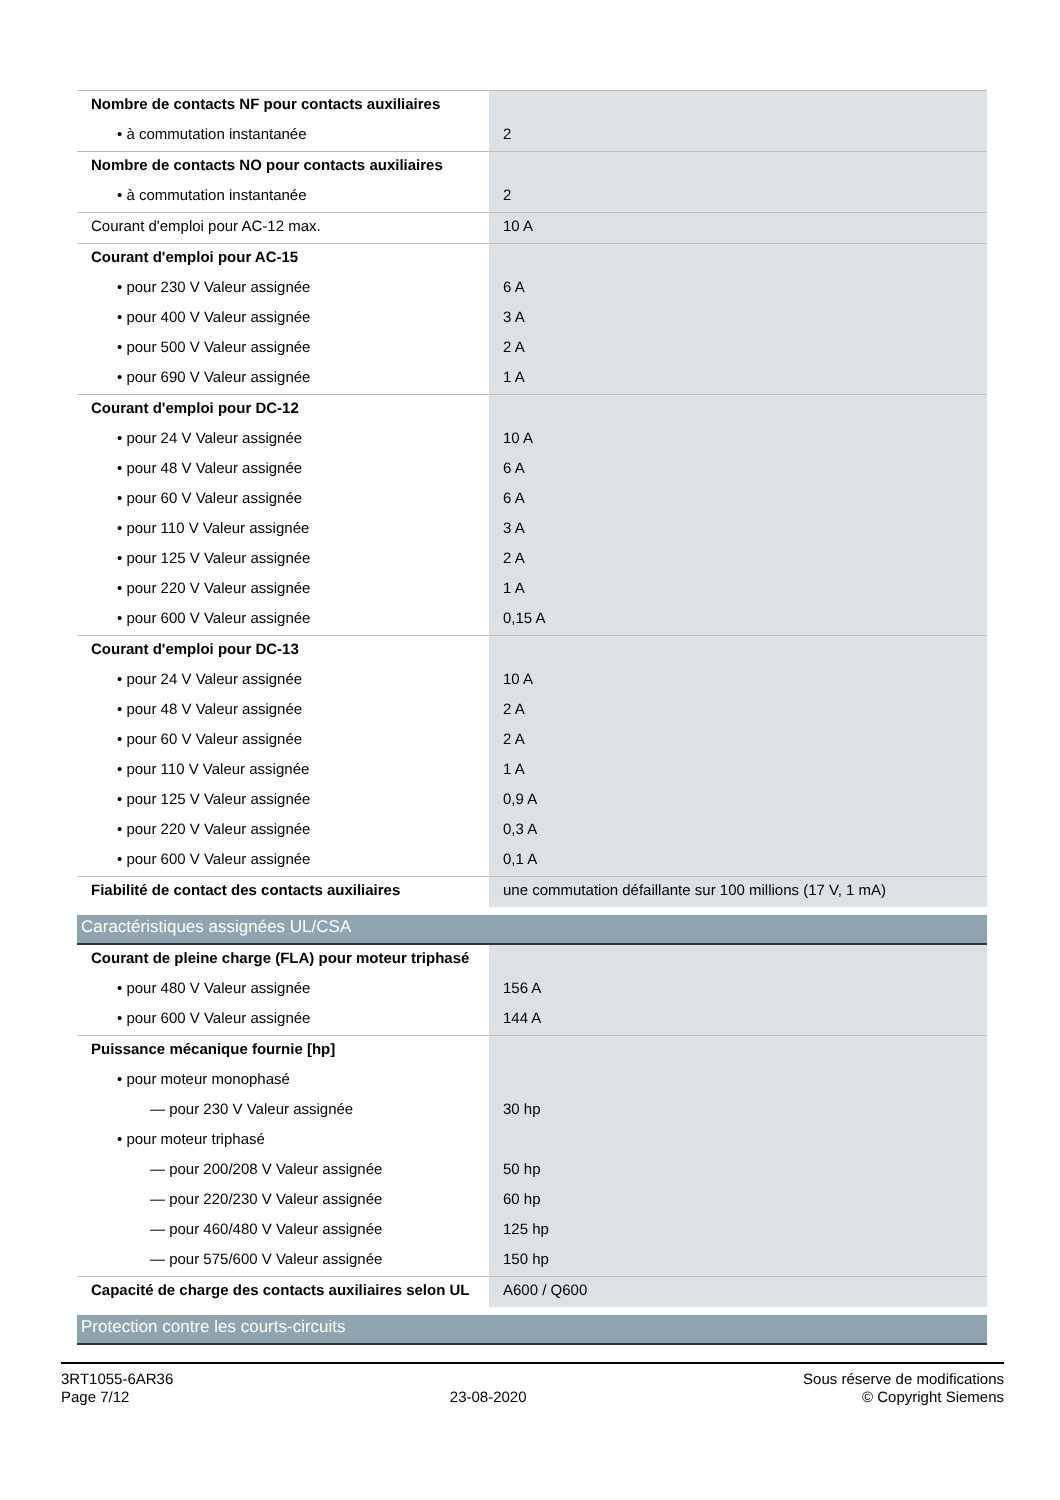| Nombre de contacts NF pour contacts auxiliaires | |
| • à commutation instantanée | 2 |
| Nombre de contacts NO pour contacts auxiliaires | |
| • à commutation instantanée | 2 |
| Courant d'emploi pour AC-12 max. | 10 A |
| Courant d'emploi pour AC-15 | |
| • pour 230 V Valeur assignée | 6 A |
| • pour 400 V Valeur assignée | 3 A |
| • pour 500 V Valeur assignée | 2 A |
| • pour 690 V Valeur assignée | 1 A |
| Courant d'emploi pour DC-12 | |
| • pour 24 V Valeur assignée | 10 A |
| • pour 48 V Valeur assignée | 6 A |
| • pour 60 V Valeur assignée | 6 A |
| • pour 110 V Valeur assignée | 3 A |
| • pour 125 V Valeur assignée | 2 A |
| • pour 220 V Valeur assignée | 1 A |
| • pour 600 V Valeur assignée | 0,15 A |
| Courant d'emploi pour DC-13 | |
| • pour 24 V Valeur assignée | 10 A |
| • pour 48 V Valeur assignée | 2 A |
| • pour 60 V Valeur assignée | 2 A |
| • pour 110 V Valeur assignée | 1 A |
| • pour 125 V Valeur assignée | 0,9 A |
| • pour 220 V Valeur assignée | 0,3 A |
| • pour 600 V Valeur assignée | 0,1 A |
| Fiabilité de contact des contacts auxiliaires | une commutation défaillante sur 100 millions (17 V, 1 mA) |
| Caractéristiques assignées UL/CSA | |
| Courant de pleine charge (FLA) pour moteur triphasé | |
| • pour 480 V Valeur assignée | 156 A |
| • pour 600 V Valeur assignée | 144 A |
| Puissance mécanique fournie [hp] | |
| • pour moteur monophasé | |
| — pour 230 V Valeur assignée | 30 hp |
| • pour moteur triphasé | |
| — pour 200/208 V Valeur assignée | 50 hp |
| — pour 220/230 V Valeur assignée | 60 hp |
| — pour 460/480 V Valeur assignée | 125 hp |
| — pour 575/600 V Valeur assignée | 150 hp |
| Capacité de charge des contacts auxiliaires selon UL | A600 / Q600 |
| Protection contre les courts-circuits | |
3RT1055-6AR36
Page 7/12
23-08-2020
Sous réserve de modifications
© Copyright Siemens